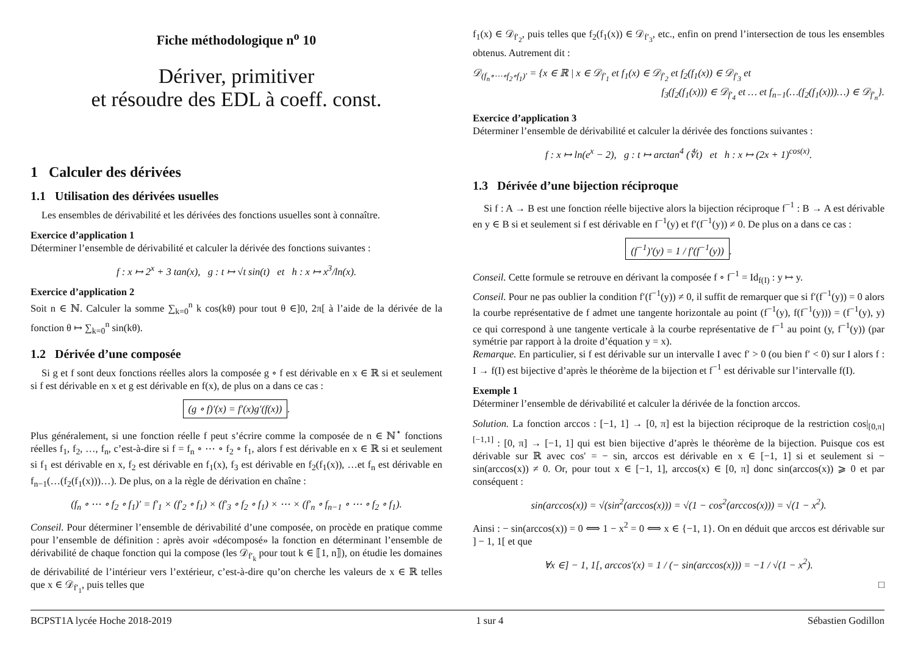Fiche méthodologique n<sup>o</sup> 10
Dériver, primitiver
et résoudre des EDL à coeff. const.
1 Calculer des dérivées
1.1 Utilisation des dérivées usuelles
Les ensembles de dérivabilité et les dérivées des fonctions usuelles sont à connaître.
Exercice d’application 1
Déterminer l’ensemble de dérivabilité et calculer la dérivée des fonctions suivantes :
f : x ↦ 2<sup>x</sup> + 3 tan(x), g : t ↦ √t sin(t) et h : x ↦ x<sup>3</sup>/ln(x).
Exercice d’application 2
Soit n ∈ ℕ. Calculer la somme ∑<sub>k=0</sub><sup>n</sup> k cos(kθ) pour tout θ ∈]0, 2π[ à l’aide de la dérivée de la fonction θ ↦ ∑<sub>k=0</sub><sup>n</sup> sin(kθ).
1.2 Dérivée d’une composée
Si g et f sont deux fonctions réelles alors la composée g ∘ f est dérivable en x ∈ ℝ si et seulement si f est dérivable en x et g est dérivable en f(x), de plus on a dans ce cas :
(g ∘ f)′(x) = f′(x)g′(f(x)).
Plus généralement, si une fonction réelle f peut s’écrire comme la composée de n ∈ ℕ<sup>⋆</sup> fonctions réelles f<sub>1</sub>, f<sub>2</sub>, …, f<sub>n</sub>, c’est-à-dire si f = f<sub>n</sub> ∘ ⋯ ∘ f<sub>2</sub> ∘ f<sub>1</sub>, alors f est dérivable en x ∈ ℝ si et seulement si f<sub>1</sub> est dérivable en x, f<sub>2</sub> est dérivable en f<sub>1</sub>(x), f<sub>3</sub> est dérivable en f<sub>2</sub>(f<sub>1</sub>(x)), …et f<sub>n</sub> est dérivable en f<sub>n−1</sub>(…(f<sub>2</sub>(f<sub>1</sub>(x)))…). De plus, on a la règle de dérivation en chaîne :
(f<sub>n</sub> ∘ ⋯ ∘ f<sub>2</sub> ∘ f<sub>1</sub>)′ = f′<sub>1</sub> × (f′<sub>2</sub> ∘ f<sub>1</sub>) × (f′<sub>3</sub> ∘ f<sub>2</sub> ∘ f<sub>1</sub>) × ⋯ × (f′<sub>n</sub> ∘ f<sub>n−1</sub> ∘ ⋯ ∘ f<sub>2</sub> ∘ f<sub>1</sub>).
Conseil. Pour déterminer l’ensemble de dérivabilité d’une composée, on procède en pratique comme pour l’ensemble de définition : après avoir «décomposé» la fonction en déterminant l’ensemble de dérivabilité de chaque fonction qui la compose (les 𝒟<sub>f′<sub>k</sub></sub> pour tout k ∈ ⟦1, n⟧), on étudie les domaines de dérivabilité de l’intérieur vers l’extérieur, c’est-à-dire qu’on cherche les valeurs de x ∈ ℝ telles que x ∈ 𝒟<sub>f′<sub>1</sub></sub>, puis telles que
f<sub>1</sub>(x) ∈ 𝒟<sub>f′<sub>2</sub></sub>, puis telles que f<sub>2</sub>(f<sub>1</sub>(x)) ∈ 𝒟<sub>f′<sub>3</sub></sub>, etc., enfin on prend l’intersection de tous les ensembles obtenus. Autrement dit :
𝒟<sub>(f<sub>n</sub>∘⋯∘f<sub>2</sub>∘f<sub>1</sub>)′</sub> = {x ∈ ℝ | x ∈ 𝒟<sub>f′<sub>1</sub></sub> et f<sub>1</sub>(x) ∈ 𝒟<sub>f′<sub>2</sub></sub> et f<sub>2</sub>(f<sub>1</sub>(x)) ∈ 𝒟<sub>f′<sub>3</sub></sub> et
f<sub>3</sub>(f<sub>2</sub>(f<sub>1</sub>(x))) ∈ 𝒟<sub>f′<sub>4</sub></sub> et … et f<sub>n−1</sub>(…(f<sub>2</sub>(f<sub>1</sub>(x)))…) ∈ 𝒟<sub>f′<sub>n</sub></sub>}.
Exercice d’application 3
Déterminer l’ensemble de dérivabilité et calculer la dérivée des fonctions suivantes :
f : x ↦ ln(e<sup>x</sup> − 2), g : t ↦ arctan<sup>4</sup> (∜t) et h : x ↦ (2x + 1)<sup>cos(x)</sup>.
1.3 Dérivée d’une bijection réciproque
Si f : A → B est une fonction réelle bijective alors la bijection réciproque f<sup>−1</sup> : B → A est dérivable en y ∈ B si et seulement si f est dérivable en f<sup>−1</sup>(y) et f′(f<sup>−1</sup>(y)) ≠ 0. De plus on a dans ce cas :
(f<sup>−1</sup>)′(y) = 1 / f′(f<sup>−1</sup>(y)).
Conseil. Cette formule se retrouve en dérivant la composée f ∘ f<sup>−1</sup> = Id<sub>f(I)</sub> : y ↦ y.
Conseil. Pour ne pas oublier la condition f′(f<sup>−1</sup>(y)) ≠ 0, il suffit de remarquer que si f′(f<sup>−1</sup>(y)) = 0 alors la courbe représentative de f admet une tangente horizontale au point (f<sup>−1</sup>(y), f(f<sup>−1</sup>(y))) = (f<sup>−1</sup>(y), y) ce qui correspond à une tangente verticale à la courbe représentative de f<sup>−1</sup> au point (y, f<sup>−1</sup>(y)) (par symétrie par rapport à la droite d’équation y = x).
Remarque. En particulier, si f est dérivable sur un intervalle I avec f′ > 0 (ou bien f′ < 0) sur I alors f : I → f(I) est bijective d’après le théorème de la bijection et f<sup>−1</sup> est dérivable sur l’intervalle f(I).
Exemple 1
Déterminer l’ensemble de dérivabilité et calculer la dérivée de la fonction arccos.
Solution. La fonction arccos : [−1, 1] → [0, π] est la bijection réciproque de la restriction cos|<sub>[0,π]</sub><sup>[−1,1]</sup> : [0, π] → [−1, 1] qui est bien bijective d’après le théorème de la bijection. Puisque cos est dérivable sur ℝ avec cos′ = − sin, arccos est dérivable en x ∈ [−1, 1] si et seulement si − sin(arccos(x)) ≠ 0. Or, pour tout x ∈ [−1, 1], arccos(x) ∈ [0, π] donc sin(arccos(x)) ⩾ 0 et par conséquent :
sin(arccos(x)) = √(sin<sup>2</sup>(arccos(x))) = √(1 − cos<sup>2</sup>(arccos(x))) = √(1 − x<sup>2</sup>).
Ainsi : − sin(arccos(x)) = 0 ⟺ 1 − x<sup>2</sup> = 0 ⟺ x ∈ {−1, 1}. On en déduit que arccos est dérivable sur ] − 1, 1[ et que
∀x ∈] − 1, 1[, arccos′(x) = 1 / (− sin(arccos(x))) = −1 / √(1 − x<sup>2</sup>).
□
BCPST1A lycée Hoche 2018-2019 1 sur 4 Sébastien Godillon